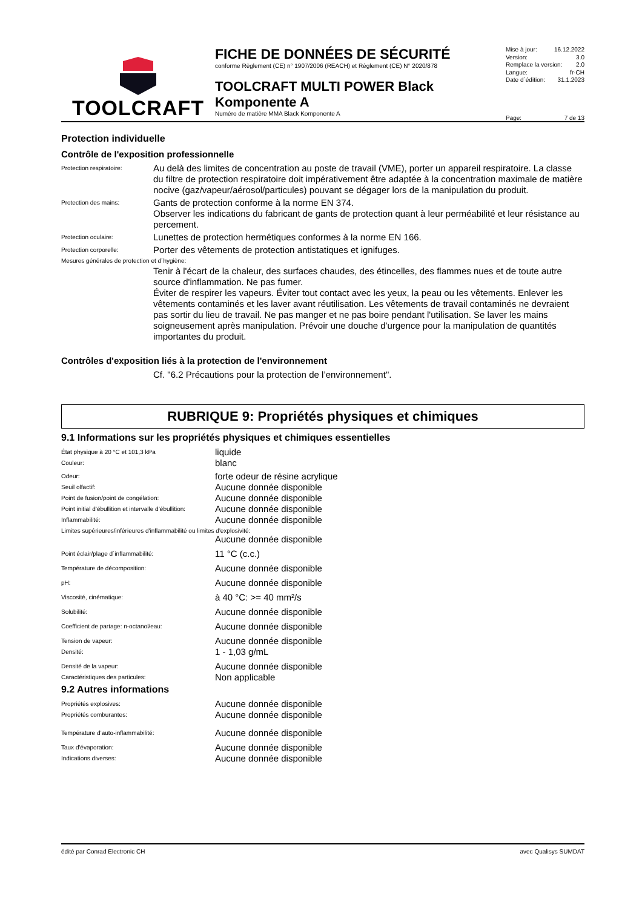TOOLCRAFT
FICHE DE DONNÉES DE SÉCURITÉ
conforme Règlement (CE) n° 1907/2006 (REACH) et Règlement (CE) N° 2020/878
TOOLCRAFT MULTI POWER Black Komponente A
Numéro de matière MMA Black Komponente A
Mise à jour: 16.12.2022
Version: 3.0
Remplace la version: 2.0
Langue: fr-CH
Date d´édition: 31.1.2023
Page: 7 de 13
Protection individuelle
Contrôle de l'exposition professionnelle
Protection respiratoire:
Au delà des limites de concentration au poste de travail (VME), porter un appareil respiratoire. La classe du filtre de protection respiratoire doit impérativement être adaptée à la concentration maximale de matière nocive (gaz/vapeur/aérosol/particules) pouvant se dégager lors de la manipulation du produit.
Protection des mains:
Gants de protection conforme à la norme EN 374.
Observer les indications du fabricant de gants de protection quant à leur perméabilité et leur résistance au percement.
Protection oculaire:
Lunettes de protection hermétiques conformes à la norme EN 166.
Protection corporelle:
Porter des vêtements de protection antistatiques et ignifuges.
Mesures générales de protection et d´hygiène:
Tenir à l'écart de la chaleur, des surfaces chaudes, des étincelles, des flammes nues et de toute autre source d'inflammation. Ne pas fumer.
Éviter de respirer les vapeurs. Éviter tout contact avec les yeux, la peau ou les vêtements. Enlever les vêtements contaminés et les laver avant réutilisation. Les vêtements de travail contaminés ne devraient pas sortir du lieu de travail. Ne pas manger et ne pas boire pendant l'utilisation. Se laver les mains soigneusement après manipulation. Prévoir une douche d'urgence pour la manipulation de quantités importantes du produit.
Contrôles d'exposition liés à la protection de l'environnement
Cf. "6.2 Précautions pour la protection de l’environnement".
RUBRIQUE 9: Propriétés physiques et chimiques
9.1 Informations sur les propriétés physiques et chimiques essentielles
| État physique à 20 °C et 101,3 kPa | liquide |
| Couleur: | blanc |
| Odeur: | forte odeur de résine acrylique |
| Seuil olfactif: | Aucune donnée disponible |
| Point de fusion/point de congélation: | Aucune donnée disponible |
| Point initial d’ébullition et intervalle d’ébullition: | Aucune donnée disponible |
| Inflammabilité: | Aucune donnée disponible |
| Limites supérieures/inférieures d'inflammabilité ou limites d'explosivité: | |
| | Aucune donnée disponible |
| Point éclair/plage d´inflammabilité: | 11 °C (c.c.) |
| Température de décomposition: | Aucune donnée disponible |
| pH: | Aucune donnée disponible |
| Viscosité, cinématique: | à 40 °C: >= 40 mm²/s |
| Solubilité: | Aucune donnée disponible |
| Coefficient de partage: n-octanol/eau: | Aucune donnée disponible |
| Tension de vapeur: | Aucune donnée disponible |
| Densité: | 1 - 1,03 g/mL |
| Densité de la vapeur: | Aucune donnée disponible |
| Caractéristiques des particules: | Non applicable |
9.2 Autres informations
| Propriétés explosives: | Aucune donnée disponible |
| Propriétés comburantes: | Aucune donnée disponible |
| Température d’auto-inflammabilité: | Aucune donnée disponible |
| Taux d'évaporation: | Aucune donnée disponible |
| Indications diverses: | Aucune donnée disponible |
édité par Conrad Electronic CH avec Qualisys SUMDAT